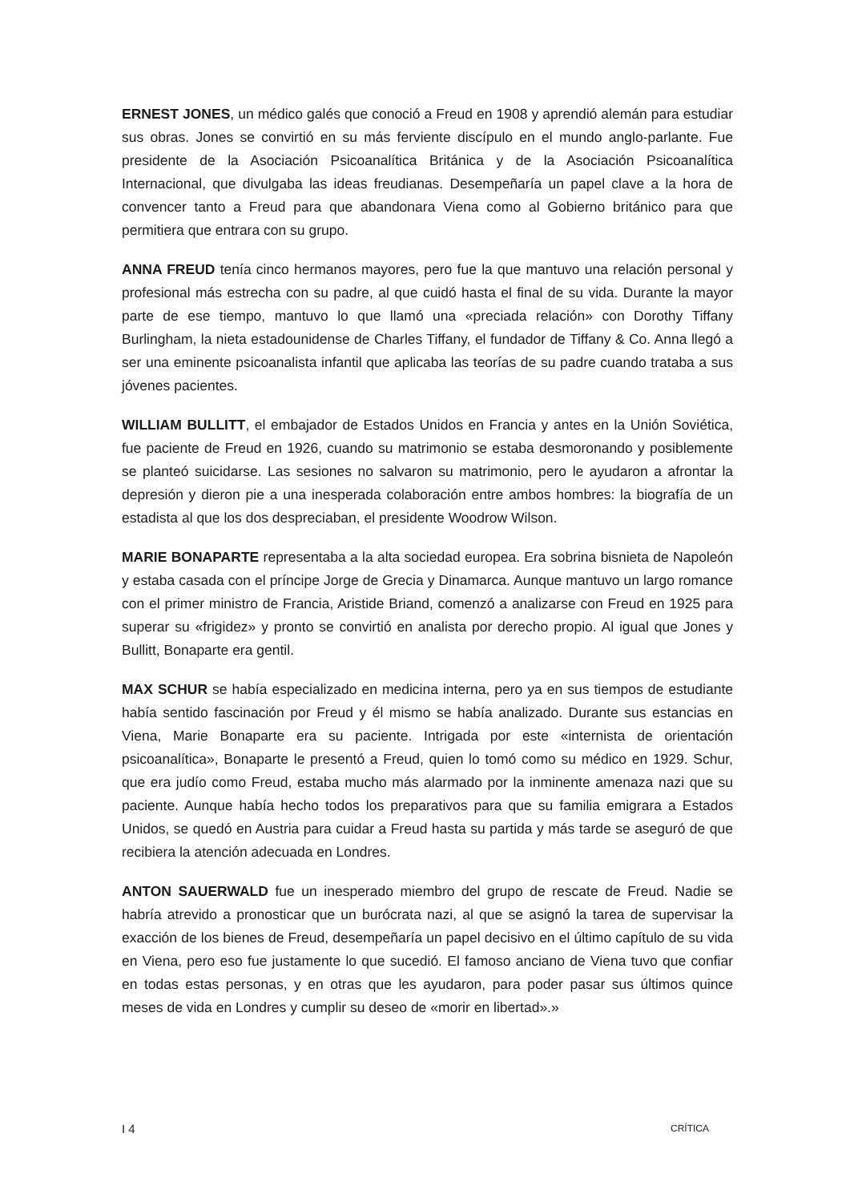ERNEST JONES, un médico galés que conoció a Freud en 1908 y aprendió alemán para estudiar sus obras. Jones se convirtió en su más ferviente discípulo en el mundo anglo-parlante. Fue presidente de la Asociación Psicoanalítica Británica y de la Asociación Psicoanalítica Internacional, que divulgaba las ideas freudianas. Desempeñaría un papel clave a la hora de convencer tanto a Freud para que abandonara Viena como al Gobierno británico para que permitiera que entrara con su grupo.
ANNA FREUD tenía cinco hermanos mayores, pero fue la que mantuvo una relación personal y profesional más estrecha con su padre, al que cuidó hasta el final de su vida. Durante la mayor parte de ese tiempo, mantuvo lo que llamó una «preciada relación» con Dorothy Tiffany Burlingham, la nieta estadounidense de Charles Tiffany, el fundador de Tiffany & Co. Anna llegó a ser una eminente psicoanalista infantil que aplicaba las teorías de su padre cuando trataba a sus jóvenes pacientes.
WILLIAM BULLITT, el embajador de Estados Unidos en Francia y antes en la Unión Soviética, fue paciente de Freud en 1926, cuando su matrimonio se estaba desmoronando y posiblemente se planteó suicidarse. Las sesiones no salvaron su matrimonio, pero le ayudaron a afrontar la depresión y dieron pie a una inesperada colaboración entre ambos hombres: la biografía de un estadista al que los dos despreciaban, el presidente Woodrow Wilson.
MARIE BONAPARTE representaba a la alta sociedad europea. Era sobrina bisnieta de Napoleón y estaba casada con el príncipe Jorge de Grecia y Dinamarca. Aunque mantuvo un largo romance con el primer ministro de Francia, Aristide Briand, comenzó a analizarse con Freud en 1925 para superar su «frigidez» y pronto se convirtió en analista por derecho propio. Al igual que Jones y Bullitt, Bonaparte era gentil.
MAX SCHUR se había especializado en medicina interna, pero ya en sus tiempos de estudiante había sentido fascinación por Freud y él mismo se había analizado. Durante sus estancias en Viena, Marie Bonaparte era su paciente. Intrigada por este «internista de orientación psicoanalítica», Bonaparte le presentó a Freud, quien lo tomó como su médico en 1929. Schur, que era judío como Freud, estaba mucho más alarmado por la inminente amenaza nazi que su paciente. Aunque había hecho todos los preparativos para que su familia emigrara a Estados Unidos, se quedó en Austria para cuidar a Freud hasta su partida y más tarde se aseguró de que recibiera la atención adecuada en Londres.
ANTON SAUERWALD fue un inesperado miembro del grupo de rescate de Freud. Nadie se habría atrevido a pronosticar que un burócrata nazi, al que se asignó la tarea de supervisar la exacción de los bienes de Freud, desempeñaría un papel decisivo en el último capítulo de su vida en Viena, pero eso fue justamente lo que sucedió. El famoso anciano de Viena tuvo que confiar en todas estas personas, y en otras que les ayudaron, para poder pasar sus últimos quince meses de vida en Londres y cumplir su deseo de «morir en libertad».»
I 4 CRÍTICA